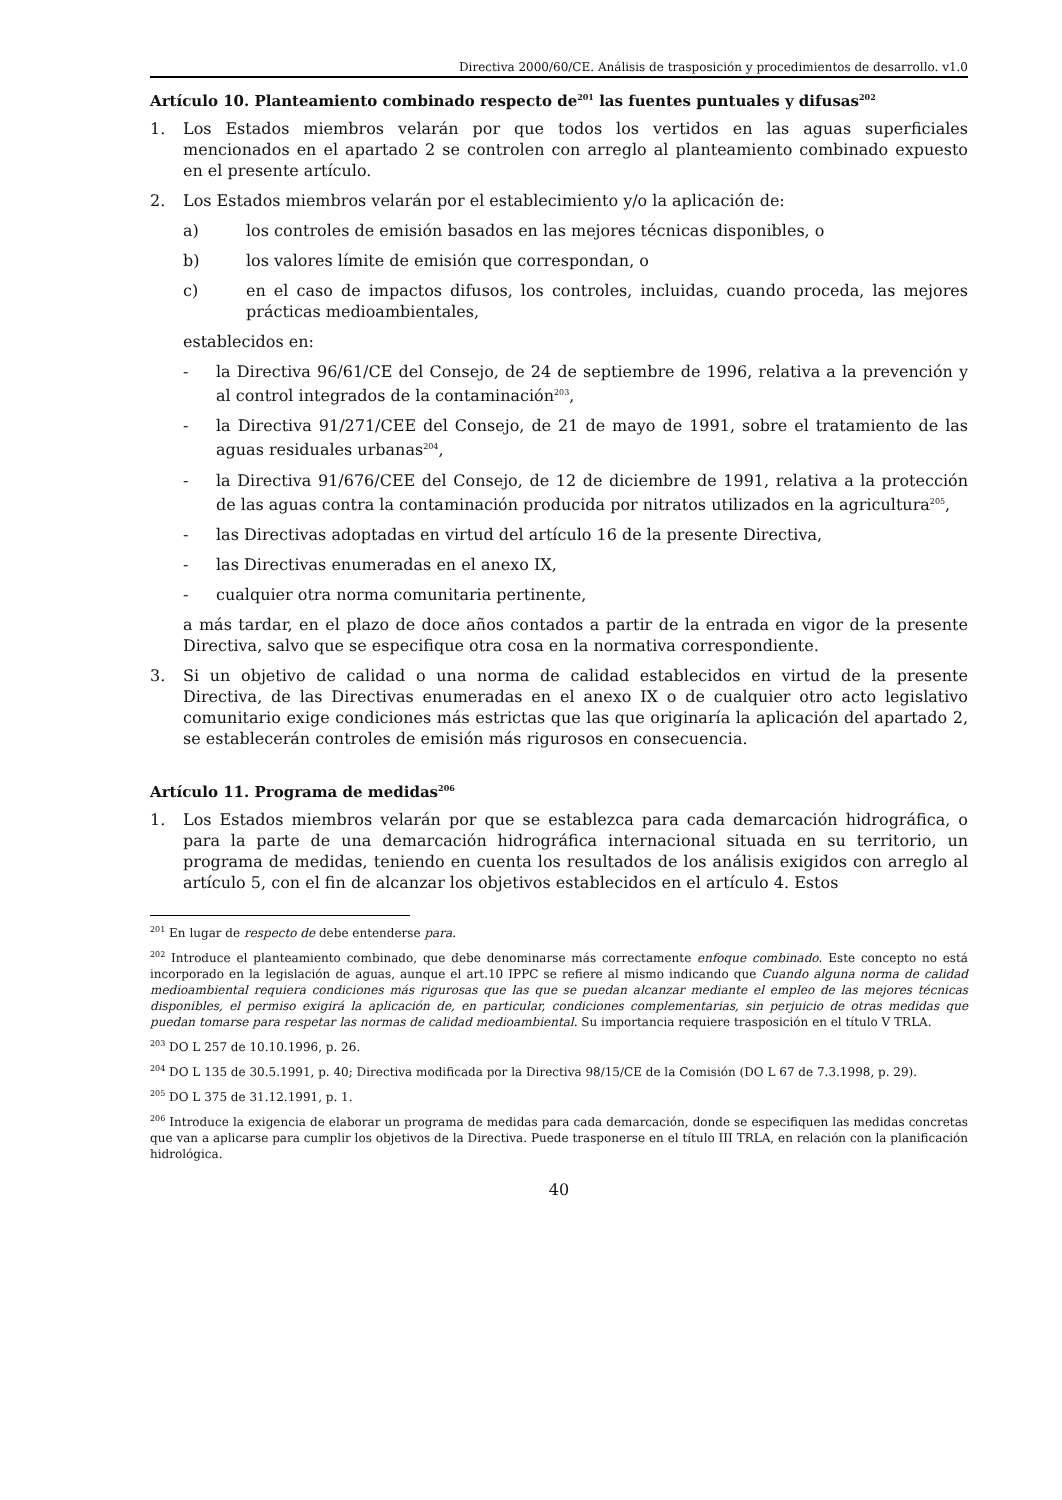Directiva 2000/60/CE. Análisis de trasposición y procedimientos de desarrollo. v1.0
Artículo 10. Planteamiento combinado respecto de<sup>201</sup> las fuentes puntuales y difusas<sup>202</sup>
1. Los Estados miembros velarán por que todos los vertidos en las aguas superficiales mencionados en el apartado 2 se controlen con arreglo al planteamiento combinado expuesto en el presente artículo.
2. Los Estados miembros velarán por el establecimiento y/o la aplicación de:
a) los controles de emisión basados en las mejores técnicas disponibles, o
b) los valores límite de emisión que correspondan, o
c) en el caso de impactos difusos, los controles, incluidas, cuando proceda, las mejores prácticas medioambientales,
establecidos en:
- la Directiva 96/61/CE del Consejo, de 24 de septiembre de 1996, relativa a la prevención y al control integrados de la contaminación<sup>203</sup>,
- la Directiva 91/271/CEE del Consejo, de 21 de mayo de 1991, sobre el tratamiento de las aguas residuales urbanas<sup>204</sup>,
- la Directiva 91/676/CEE del Consejo, de 12 de diciembre de 1991, relativa a la protección de las aguas contra la contaminación producida por nitratos utilizados en la agricultura<sup>205</sup>,
- las Directivas adoptadas en virtud del artículo 16 de la presente Directiva,
- las Directivas enumeradas en el anexo IX,
- cualquier otra norma comunitaria pertinente,
a más tardar, en el plazo de doce años contados a partir de la entrada en vigor de la presente Directiva, salvo que se especifique otra cosa en la normativa correspondiente.
3. Si un objetivo de calidad o una norma de calidad establecidos en virtud de la presente Directiva, de las Directivas enumeradas en el anexo IX o de cualquier otro acto legislativo comunitario exige condiciones más estrictas que las que originaría la aplicación del apartado 2, se establecerán controles de emisión más rigurosos en consecuencia.
Artículo 11. Programa de medidas<sup>206</sup>
1. Los Estados miembros velarán por que se establezca para cada demarcación hidrográfica, o para la parte de una demarcación hidrográfica internacional situada en su territorio, un programa de medidas, teniendo en cuenta los resultados de los análisis exigidos con arreglo al artículo 5, con el fin de alcanzar los objetivos establecidos en el artículo 4. Estos
<sup>201</sup> En lugar de respecto de debe entenderse para.
<sup>202</sup> Introduce el planteamiento combinado, que debe denominarse más correctamente enfoque combinado. Este concepto no está incorporado en la legislación de aguas, aunque el art.10 IPPC se refiere al mismo indicando que Cuando alguna norma de calidad medioambiental requiera condiciones más rigurosas que las que se puedan alcanzar mediante el empleo de las mejores técnicas disponibles, el permiso exigirá la aplicación de, en particular, condiciones complementarias, sin perjuicio de otras medidas que puedan tomarse para respetar las normas de calidad medioambiental. Su importancia requiere trasposición en el título V TRLA.
<sup>203</sup> DO L 257 de 10.10.1996, p. 26.
<sup>204</sup> DO L 135 de 30.5.1991, p. 40; Directiva modificada por la Directiva 98/15/CE de la Comisión (DO L 67 de 7.3.1998, p. 29).
<sup>205</sup> DO L 375 de 31.12.1991, p. 1.
<sup>206</sup> Introduce la exigencia de elaborar un programa de medidas para cada demarcación, donde se especifiquen las medidas concretas que van a aplicarse para cumplir los objetivos de la Directiva. Puede trasponerse en el título III TRLA, en relación con la planificación hidrológica.
40